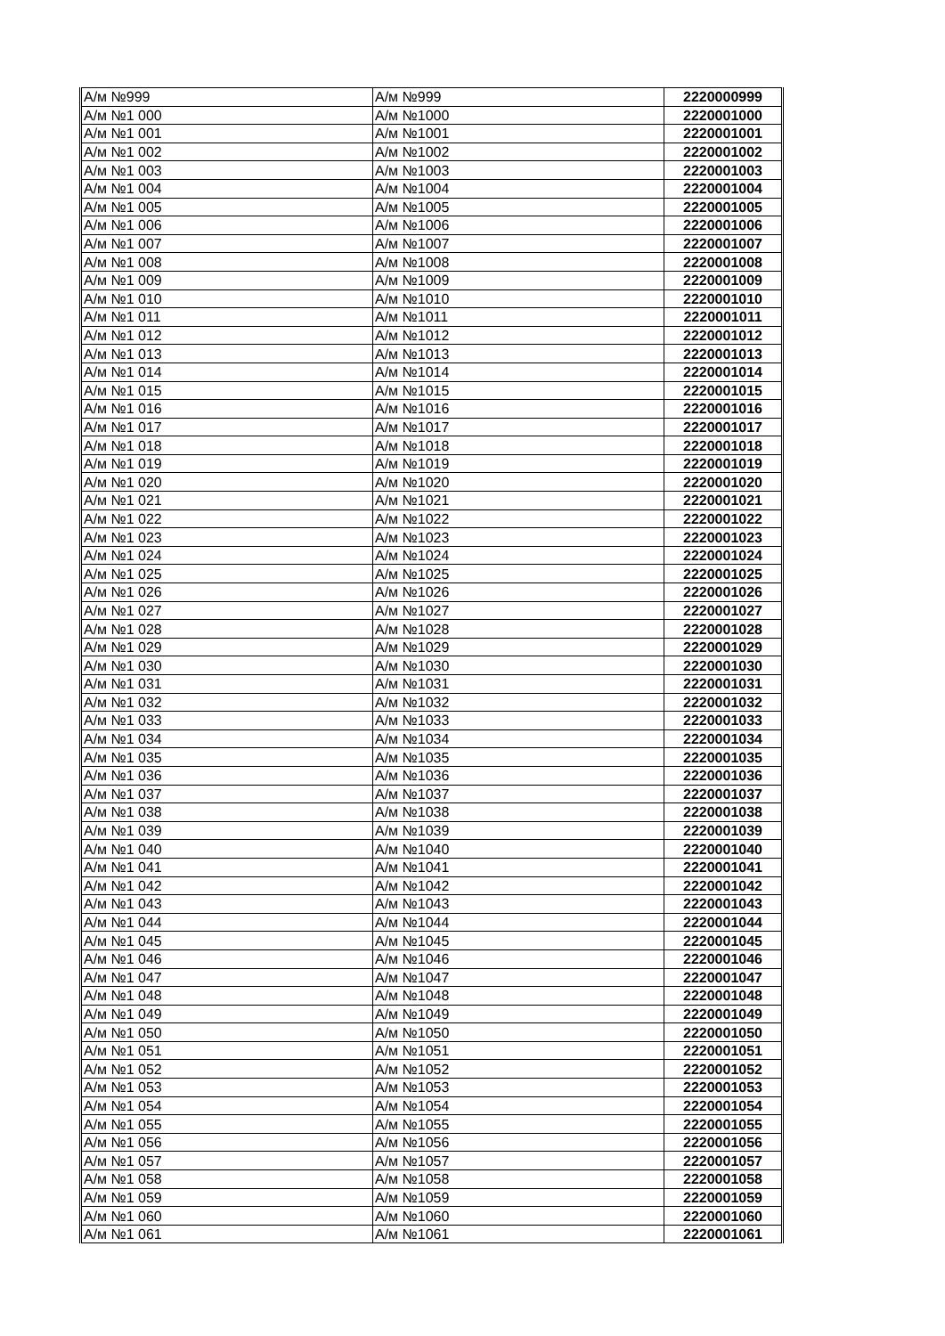| А/м №999 | А/м №999 | 2220000999 |
| А/м №1 000 | А/м №1000 | 2220001000 |
| А/м №1 001 | А/м №1001 | 2220001001 |
| А/м №1 002 | А/м №1002 | 2220001002 |
| А/м №1 003 | А/м №1003 | 2220001003 |
| А/м №1 004 | А/м №1004 | 2220001004 |
| А/м №1 005 | А/м №1005 | 2220001005 |
| А/м №1 006 | А/м №1006 | 2220001006 |
| А/м №1 007 | А/м №1007 | 2220001007 |
| А/м №1 008 | А/м №1008 | 2220001008 |
| А/м №1 009 | А/м №1009 | 2220001009 |
| А/м №1 010 | А/м №1010 | 2220001010 |
| А/м №1 011 | А/м №1011 | 2220001011 |
| А/м №1 012 | А/м №1012 | 2220001012 |
| А/м №1 013 | А/м №1013 | 2220001013 |
| А/м №1 014 | А/м №1014 | 2220001014 |
| А/м №1 015 | А/м №1015 | 2220001015 |
| А/м №1 016 | А/м №1016 | 2220001016 |
| А/м №1 017 | А/м №1017 | 2220001017 |
| А/м №1 018 | А/м №1018 | 2220001018 |
| А/м №1 019 | А/м №1019 | 2220001019 |
| А/м №1 020 | А/м №1020 | 2220001020 |
| А/м №1 021 | А/м №1021 | 2220001021 |
| А/м №1 022 | А/м №1022 | 2220001022 |
| А/м №1 023 | А/м №1023 | 2220001023 |
| А/м №1 024 | А/м №1024 | 2220001024 |
| А/м №1 025 | А/м №1025 | 2220001025 |
| А/м №1 026 | А/м №1026 | 2220001026 |
| А/м №1 027 | А/м №1027 | 2220001027 |
| А/м №1 028 | А/м №1028 | 2220001028 |
| А/м №1 029 | А/м №1029 | 2220001029 |
| А/м №1 030 | А/м №1030 | 2220001030 |
| А/м №1 031 | А/м №1031 | 2220001031 |
| А/м №1 032 | А/м №1032 | 2220001032 |
| А/м №1 033 | А/м №1033 | 2220001033 |
| А/м №1 034 | А/м №1034 | 2220001034 |
| А/м №1 035 | А/м №1035 | 2220001035 |
| А/м №1 036 | А/м №1036 | 2220001036 |
| А/м №1 037 | А/м №1037 | 2220001037 |
| А/м №1 038 | А/м №1038 | 2220001038 |
| А/м №1 039 | А/м №1039 | 2220001039 |
| А/м №1 040 | А/м №1040 | 2220001040 |
| А/м №1 041 | А/м №1041 | 2220001041 |
| А/м №1 042 | А/м №1042 | 2220001042 |
| А/м №1 043 | А/м №1043 | 2220001043 |
| А/м №1 044 | А/м №1044 | 2220001044 |
| А/м №1 045 | А/м №1045 | 2220001045 |
| А/м №1 046 | А/м №1046 | 2220001046 |
| А/м №1 047 | А/м №1047 | 2220001047 |
| А/м №1 048 | А/м №1048 | 2220001048 |
| А/м №1 049 | А/м №1049 | 2220001049 |
| А/м №1 050 | А/м №1050 | 2220001050 |
| А/м №1 051 | А/м №1051 | 2220001051 |
| А/м №1 052 | А/м №1052 | 2220001052 |
| А/м №1 053 | А/м №1053 | 2220001053 |
| А/м №1 054 | А/м №1054 | 2220001054 |
| А/м №1 055 | А/м №1055 | 2220001055 |
| А/м №1 056 | А/м №1056 | 2220001056 |
| А/м №1 057 | А/м №1057 | 2220001057 |
| А/м №1 058 | А/м №1058 | 2220001058 |
| А/м №1 059 | А/м №1059 | 2220001059 |
| А/м №1 060 | А/м №1060 | 2220001060 |
| А/м №1 061 | А/м №1061 | 2220001061 |